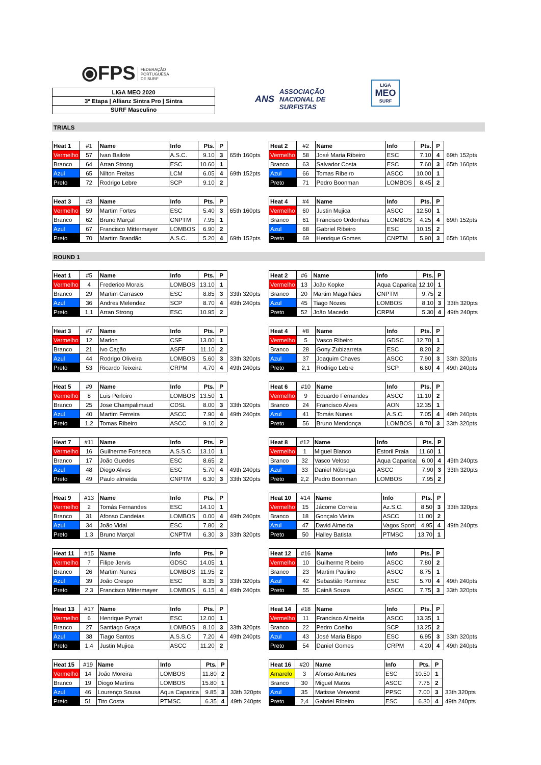⦿FPS FEDERAÇÃO
PORTUGUESA
DE SURF
| LIGA MEO 2020 |
| 3ª Etapa / Allianz Sintra Pro / Sintra |
| SURF Masculino |
ANS ASSOCIAÇÃO
NACIONAL DE
SURFISTAS
LIGA
MEO
SURF
TRIALS
| Heat 1 | #1 | Name | Info | Pts. | P | |
| Vermelho | 57 | Ivan Bailote | A.S.C. | 9.10 | 3 | 65th 160pts |
| Branco | 64 | Arran Strong | ESC | 10.60 | 1 | |
| Azul | 65 | Nilton Freitas | LCM | 6.05 | 4 | 69th 152pts |
| Preto | 72 | Rodrigo Lebre | SCP | 9.10 | 2 | |
| Heat 2 | #2 | Name | Info | Pts. | P | |
| Vermelho | 58 | José Maria Ribeiro | ESC | 7.10 | 4 | 69th 152pts |
| Branco | 63 | Salvador Costa | ESC | 7.60 | 3 | 65th 160pts |
| Azul | 66 | Tomas Ribeiro | ASCC | 10.00 | 1 | |
| Preto | 71 | Pedro Boonman | LOMBOS | 8.45 | 2 | |
| Heat 3 | #3 | Name | Info | Pts. | P | |
| Vermelho | 59 | Martim Fortes | ESC | 5.40 | 3 | 65th 160pts |
| Branco | 62 | Bruno Marçal | CNPTM | 7.95 | 1 | |
| Azul | 67 | Francisco Mittermayer | LOMBOS | 6.90 | 2 | |
| Preto | 70 | Martim Brandão | A.S.C. | 5.20 | 4 | 69th 152pts |
| Heat 4 | #4 | Name | Info | Pts. | P | |
| Vermelho | 60 | Justin Mujica | ASCC | 12.50 | 1 | |
| Branco | 61 | Francisco Ordonhas | LOMBOS | 4.25 | 4 | 69th 152pts |
| Azul | 68 | Gabriel Ribeiro | ESC | 10.15 | 2 | |
| Preto | 69 | Henrique Gomes | CNPTM | 5.90 | 3 | 65th 160pts |
ROUND 1
| Heat 1 | #5 | Name | Info | Pts. | P | |
| Vermelho | 4 | Frederico Morais | LOMBOS | 13.10 | 1 | |
| Branco | 29 | Martim Carrasco | ESC | 8.85 | 3 | 33th 320pts |
| Azul | 36 | Andres Melendez | SCP | 8.70 | 4 | 49th 240pts |
| Preto | 1,1 | Arran Strong | ESC | 10.95 | 2 | |
| Heat 2 | #6 | Name | Info | Pts. | P | |
| Vermelho | 13 | João Kopke | Aqua Caparica | 12.10 | 1 | |
| Branco | 20 | Martim Magalhães | CNPTM | 9.75 | 2 | |
| Azul | 45 | Tiago Nozes | LOMBOS | 8.10 | 3 | 33th 320pts |
| Preto | 52 | João Macedo | CRPM | 5.30 | 4 | 49th 240pts |
| Heat 3 | #7 | Name | Info | Pts. | P | |
| Vermelho | 12 | Marlon | CSF | 13.00 | 1 | |
| Branco | 21 | Ivo Cação | ASFF | 11.10 | 2 | |
| Azul | 44 | Rodrigo Oliveira | LOMBOS | 5.60 | 3 | 33th 320pts |
| Preto | 53 | Ricardo Teixeira | CRPM | 4.70 | 4 | 49th 240pts |
| Heat 4 | #8 | Name | Info | Pts. | P | |
| Vermelho | 5 | Vasco Ribeiro | GDSC | 12.70 | 1 | |
| Branco | 28 | Gony Zubizarreta | ESC | 8.20 | 2 | |
| Azul | 37 | Joaquim Chaves | ASCC | 7.90 | 3 | 33th 320pts |
| Preto | 2,1 | Rodrigo Lebre | SCP | 6.60 | 4 | 49th 240pts |
| Heat 5 | #9 | Name | Info | Pts. | P | |
| Vermelho | 8 | Luis Perloiro | LOMBOS | 13.50 | 1 | |
| Branco | 25 | Jose Champalimaud | CDSL | 8.00 | 3 | 33th 320pts |
| Azul | 40 | Martim Ferreira | ASCC | 7.90 | 4 | 49th 240pts |
| Preto | 1,2 | Tomas Ribeiro | ASCC | 9.10 | 2 | |
| Heat 6 | #10 | Name | Info | Pts. | P | |
| Vermelho | 9 | Eduardo Fernandes | ASCC | 11.10 | 2 | |
| Branco | 24 | Francisco Alves | AON | 12.35 | 1 | |
| Azul | 41 | Tomás Nunes | A.S.C. | 7.05 | 4 | 49th 240pts |
| Preto | 56 | Bruno Mendonça | LOMBOS | 8.70 | 3 | 33th 320pts |
| Heat 7 | #11 | Name | Info | Pts. | P | |
| Vermelho | 16 | Guilherme Fonseca | A.S.S.C | 13.10 | 1 | |
| Branco | 17 | João Guedes | ESC | 8.65 | 2 | |
| Azul | 48 | Diego Alves | ESC | 5.70 | 4 | 49th 240pts |
| Preto | 49 | Paulo almeida | CNPTM | 6.30 | 3 | 33th 320pts |
| Heat 8 | #12 | Name | Info | Pts. | P | |
| Vermelho | 1 | Miguel Blanco | Estoril Praia | 11.60 | 1 | |
| Branco | 32 | Vasco Veloso | Aqua Caparica | 6.00 | 4 | 49th 240pts |
| Azul | 33 | Daniel Nóbrega | ASCC | 7.90 | 3 | 33th 320pts |
| Preto | 2,2 | Pedro Boonman | LOMBOS | 7.95 | 2 | |
| Heat 9 | #13 | Name | Info | Pts. | P | |
| Vermelho | 2 | Tomás Fernandes | ESC | 14.10 | 1 | |
| Branco | 31 | Afonso Candeias | LOMBOS | 0.00 | 4 | 49th 240pts |
| Azul | 34 | João Vidal | ESC | 7.80 | 2 | |
| Preto | 1,3 | Bruno Marçal | CNPTM | 6.30 | 3 | 33th 320pts |
| Heat 10 | #14 | Name | Info | Pts. | P | |
| Vermelho | 15 | Jácome Correia | Az.S.C. | 8.50 | 3 | 33th 320pts |
| Branco | 18 | Gonçalo Vieira | ASCC | 11.00 | 2 | |
| Azul | 47 | David Almeida | Vagos Sport | 4.95 | 4 | 49th 240pts |
| Preto | 50 | Halley Batista | PTMSC | 13.70 | 1 | |
| Heat 11 | #15 | Name | Info | Pts. | P | |
| Vermelho | 7 | Filipe Jervis | GDSC | 14.05 | 1 | |
| Branco | 26 | Martim Nunes | LOMBOS | 11.95 | 2 | |
| Azul | 39 | João Crespo | ESC | 8.35 | 3 | 33th 320pts |
| Preto | 2,3 | Francisco Mittermayer | LOMBOS | 6.15 | 4 | 49th 240pts |
| Heat 12 | #16 | Name | Info | Pts. | P | |
| Vermelho | 10 | Guilherme Ribeiro | ASCC | 7.80 | 2 | |
| Branco | 23 | Martim Paulino | ASCC | 8.75 | 1 | |
| Azul | 42 | Sebastião Ramirez | ESC | 5.70 | 4 | 49th 240pts |
| Preto | 55 | Cainã Souza | ASCC | 7.75 | 3 | 33th 320pts |
| Heat 13 | #17 | Name | Info | Pts. | P | |
| Vermelho | 6 | Henrique Pyrrait | ESC | 12.00 | 1 | |
| Branco | 27 | Santiago Graça | LOMBOS | 8.10 | 3 | 33th 320pts |
| Azul | 38 | Tiago Santos | A.S.S.C | 7.20 | 4 | 49th 240pts |
| Preto | 1,4 | Justin Mujica | ASCC | 11.20 | 2 | |
| Heat 14 | #18 | Name | Info | Pts. | P | |
| Vermelho | 11 | Francisco Almeida | ASCC | 13.35 | 1 | |
| Branco | 22 | Pedro Coelho | SCP | 13.25 | 2 | |
| Azul | 43 | José Maria Bispo | ESC | 6.95 | 3 | 33th 320pts |
| Preto | 54 | Daniel Gomes | CRPM | 4.20 | 4 | 49th 240pts |
| Heat 15 | #19 | Name | Info | Pts. | P | |
| Vermelho | 14 | João Moreira | LOMBOS | 11.80 | 2 | |
| Branco | 19 | Diogo Martins | LOMBOS | 15.80 | 1 | |
| Azul | 46 | Lourenço Sousa | Aqua Caparica | 9.85 | 3 | 33th 320pts |
| Preto | 51 | Tito Costa | PTMSC | 6.35 | 4 | 49th 240pts |
| Heat 16 | #20 | Name | Info | Pts. | P | |
| Amarelo | 3 | Afonso Antunes | ESC | 10.50 | 1 | |
| Branco | 30 | Miguel Matos | ASCC | 7.75 | 2 | |
| Azul | 35 | Matisse Verworst | PPSC | 7.00 | 3 | 33th 320pts |
| Preto | 2,4 | Gabriel Ribeiro | ESC | 6.30 | 4 | 49th 240pts |